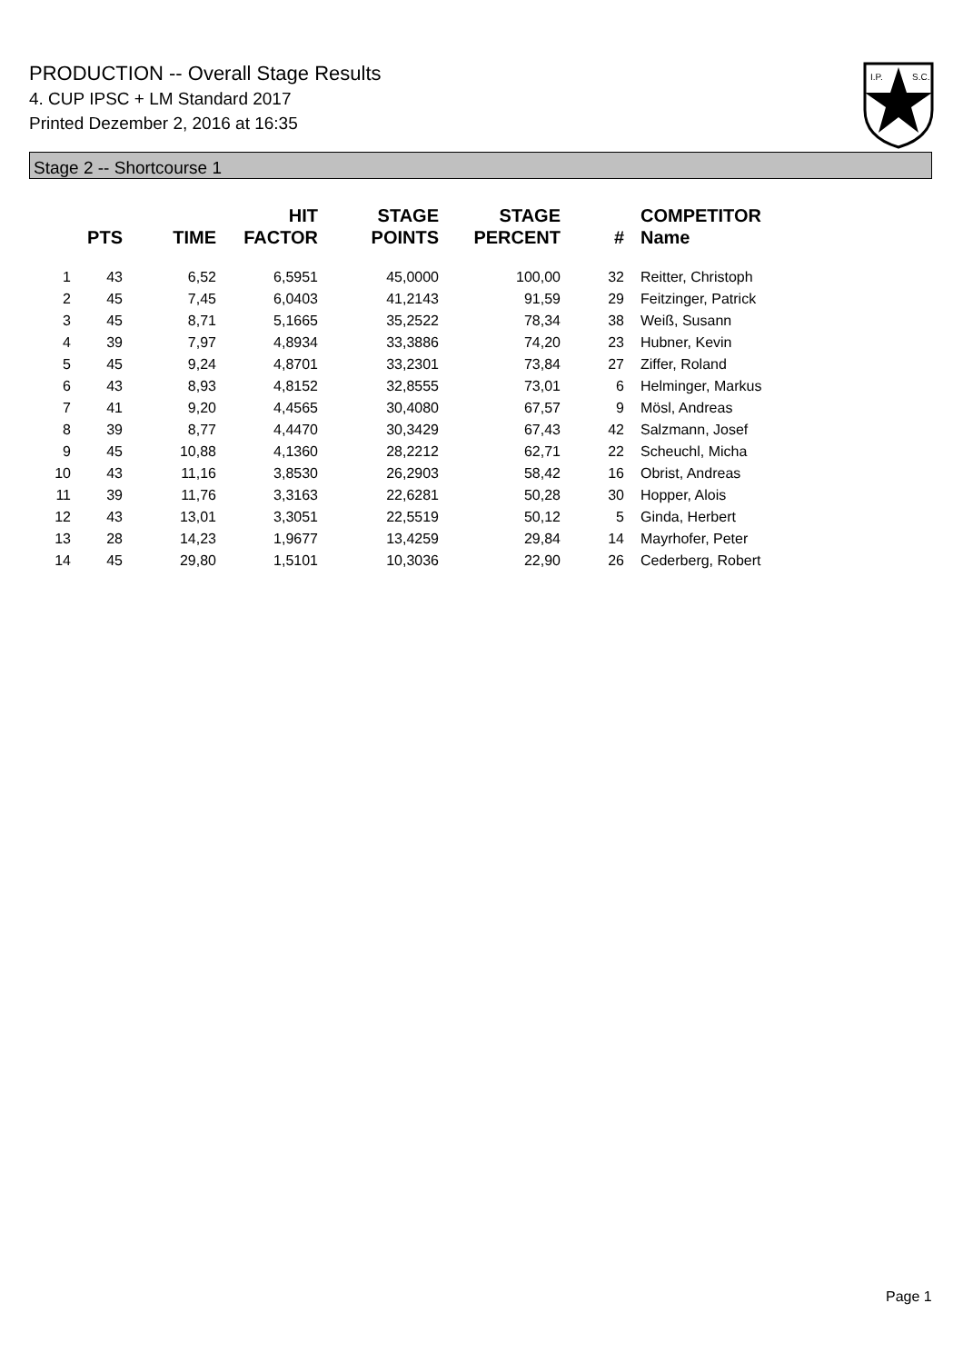PRODUCTION -- Overall Stage Results
4. CUP IPSC + LM Standard 2017
Printed Dezember 2, 2016 at 16:35
I.P.
S.C.
Stage 2 -- Shortcourse 1
| | PTS | TIME | HIT FACTOR | STAGE POINTS | STAGE PERCENT | # | COMPETITOR Name |
| --- | --- | --- | --- | --- | --- | --- | --- |
| 1 | 43 | 6,52 | 6,5951 | 45,0000 | 100,00 | 32 | Reitter, Christoph |
| 2 | 45 | 7,45 | 6,0403 | 41,2143 | 91,59 | 29 | Feitzinger, Patrick |
| 3 | 45 | 8,71 | 5,1665 | 35,2522 | 78,34 | 38 | Weiß, Susann |
| 4 | 39 | 7,97 | 4,8934 | 33,3886 | 74,20 | 23 | Hubner, Kevin |
| 5 | 45 | 9,24 | 4,8701 | 33,2301 | 73,84 | 27 | Ziffer, Roland |
| 6 | 43 | 8,93 | 4,8152 | 32,8555 | 73,01 | 6 | Helminger, Markus |
| 7 | 41 | 9,20 | 4,4565 | 30,4080 | 67,57 | 9 | Mösl, Andreas |
| 8 | 39 | 8,77 | 4,4470 | 30,3429 | 67,43 | 42 | Salzmann, Josef |
| 9 | 45 | 10,88 | 4,1360 | 28,2212 | 62,71 | 22 | Scheuchl, Micha |
| 10 | 43 | 11,16 | 3,8530 | 26,2903 | 58,42 | 16 | Obrist, Andreas |
| 11 | 39 | 11,76 | 3,3163 | 22,6281 | 50,28 | 30 | Hopper, Alois |
| 12 | 43 | 13,01 | 3,3051 | 22,5519 | 50,12 | 5 | Ginda, Herbert |
| 13 | 28 | 14,23 | 1,9677 | 13,4259 | 29,84 | 14 | Mayrhofer, Peter |
| 14 | 45 | 29,80 | 1,5101 | 10,3036 | 22,90 | 26 | Cederberg, Robert |
Page 1